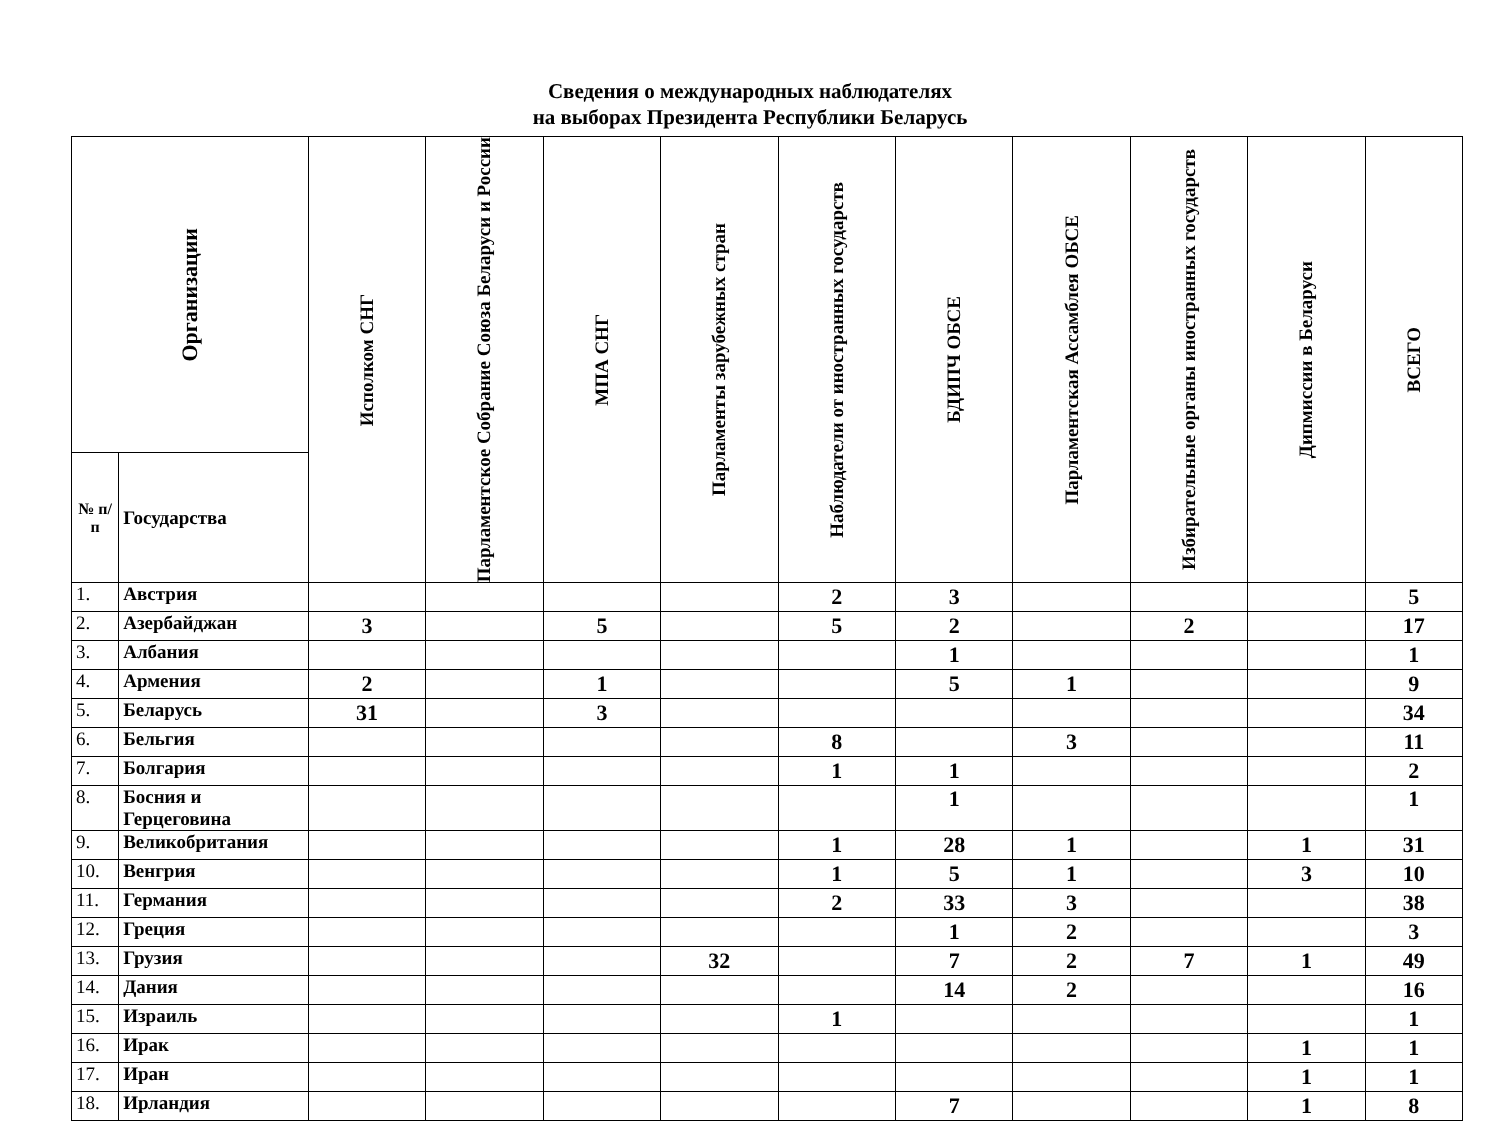Сведения о международных наблюдателях
на выборах Президента Республики Беларусь
| Организации | | Исполком СНГ | Парламентское Собрание Союза Беларуси и России | МПА СНГ | Парламенты зарубежных стран | Наблюдатели от иностранных государств | БДИПЧ ОБСЕ | Парламентская Ассамблея ОБСЕ | Избирательные органы иностранных государств | Дипмиссии в Беларуси | ВСЕГО |
| --- | --- | --- | --- | --- | --- | --- | --- | --- | --- | --- | --- |
| № п/п | Государства | | | | | | | | | | |
| 1. | Австрия | | | | | 2 | 3 | | | | 5 |
| 2. | Азербайджан | 3 | | 5 | | 5 | 2 | | 2 | | 17 |
| 3. | Албания | | | | | | 1 | | | | 1 |
| 4. | Армения | 2 | | 1 | | | 5 | 1 | | | 9 |
| 5. | Беларусь | 31 | | 3 | | | | | | | 34 |
| 6. | Бельгия | | | | | 8 | | 3 | | | 11 |
| 7. | Болгария | | | | | 1 | 1 | | | | 2 |
| 8. | Босния и Герцеговина | | | | | | 1 | | | | 1 |
| 9. | Великобритания | | | | | 1 | 28 | 1 | | 1 | 31 |
| 10. | Венгрия | | | | | 1 | 5 | 1 | | 3 | 10 |
| 11. | Германия | | | | | 2 | 33 | 3 | | | 38 |
| 12. | Греция | | | | | | 1 | 2 | | | 3 |
| 13. | Грузия | | | | 32 | | 7 | 2 | 7 | 1 | 49 |
| 14. | Дания | | | | | | 14 | 2 | | | 16 |
| 15. | Израиль | | | | | 1 | | | | | 1 |
| 16. | Ирак | | | | | | | | | 1 | 1 |
| 17. | Иран | | | | | | | | | 1 | 1 |
| 18. | Ирландия | | | | | | 7 | | | 1 | 8 |